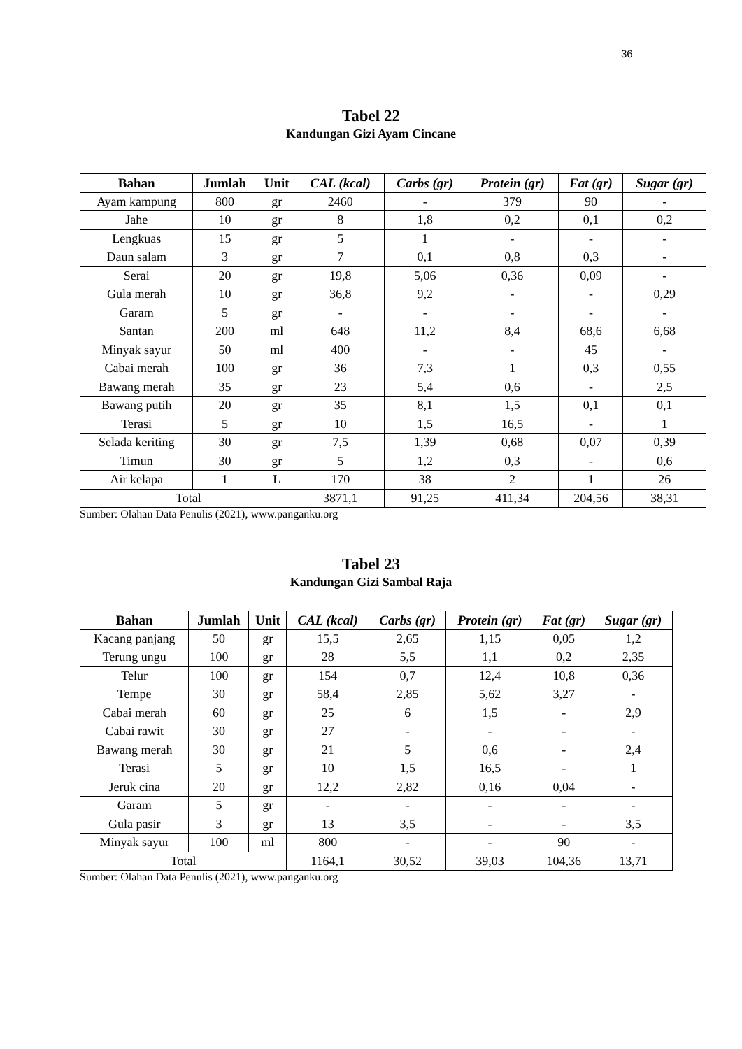36
Tabel 22
Kandungan Gizi Ayam Cincane
| Bahan | Jumlah | Unit | CAL (kcal) | Carbs (gr) | Protein (gr) | Fat (gr) | Sugar (gr) |
| --- | --- | --- | --- | --- | --- | --- | --- |
| Ayam kampung | 800 | gr | 2460 | - | 379 | 90 | - |
| Jahe | 10 | gr | 8 | 1,8 | 0,2 | 0,1 | 0,2 |
| Lengkuas | 15 | gr | 5 | 1 | - | - | - |
| Daun salam | 3 | gr | 7 | 0,1 | 0,8 | 0,3 | - |
| Serai | 20 | gr | 19,8 | 5,06 | 0,36 | 0,09 | - |
| Gula merah | 10 | gr | 36,8 | 9,2 | - | - | 0,29 |
| Garam | 5 | gr | - | - | - | - | - |
| Santan | 200 | ml | 648 | 11,2 | 8,4 | 68,6 | 6,68 |
| Minyak sayur | 50 | ml | 400 | - | - | 45 | - |
| Cabai merah | 100 | gr | 36 | 7,3 | 1 | 0,3 | 0,55 |
| Bawang merah | 35 | gr | 23 | 5,4 | 0,6 | - | 2,5 |
| Bawang putih | 20 | gr | 35 | 8,1 | 1,5 | 0,1 | 0,1 |
| Terasi | 5 | gr | 10 | 1,5 | 16,5 | - | 1 |
| Selada keriting | 30 | gr | 7,5 | 1,39 | 0,68 | 0,07 | 0,39 |
| Timun | 30 | gr | 5 | 1,2 | 0,3 | - | 0,6 |
| Air kelapa | 1 | L | 170 | 38 | 2 | 1 | 26 |
| Total | | | 3871,1 | 91,25 | 411,34 | 204,56 | 38,31 |
Sumber: Olahan Data Penulis (2021), www.panganku.org
Tabel 23
Kandungan Gizi Sambal Raja
| Bahan | Jumlah | Unit | CAL (kcal) | Carbs (gr) | Protein (gr) | Fat (gr) | Sugar (gr) |
| --- | --- | --- | --- | --- | --- | --- | --- |
| Kacang panjang | 50 | gr | 15,5 | 2,65 | 1,15 | 0,05 | 1,2 |
| Terung ungu | 100 | gr | 28 | 5,5 | 1,1 | 0,2 | 2,35 |
| Telur | 100 | gr | 154 | 0,7 | 12,4 | 10,8 | 0,36 |
| Tempe | 30 | gr | 58,4 | 2,85 | 5,62 | 3,27 | - |
| Cabai merah | 60 | gr | 25 | 6 | 1,5 | - | 2,9 |
| Cabai rawit | 30 | gr | 27 | - | - | - | - |
| Bawang merah | 30 | gr | 21 | 5 | 0,6 | - | 2,4 |
| Terasi | 5 | gr | 10 | 1,5 | 16,5 | - | 1 |
| Jeruk cina | 20 | gr | 12,2 | 2,82 | 0,16 | 0,04 | - |
| Garam | 5 | gr | - | - | - | - | - |
| Gula pasir | 3 | gr | 13 | 3,5 | - | - | 3,5 |
| Minyak sayur | 100 | ml | 800 | - | - | 90 | - |
| Total | | | 1164,1 | 30,52 | 39,03 | 104,36 | 13,71 |
Sumber: Olahan Data Penulis (2021), www.panganku.org